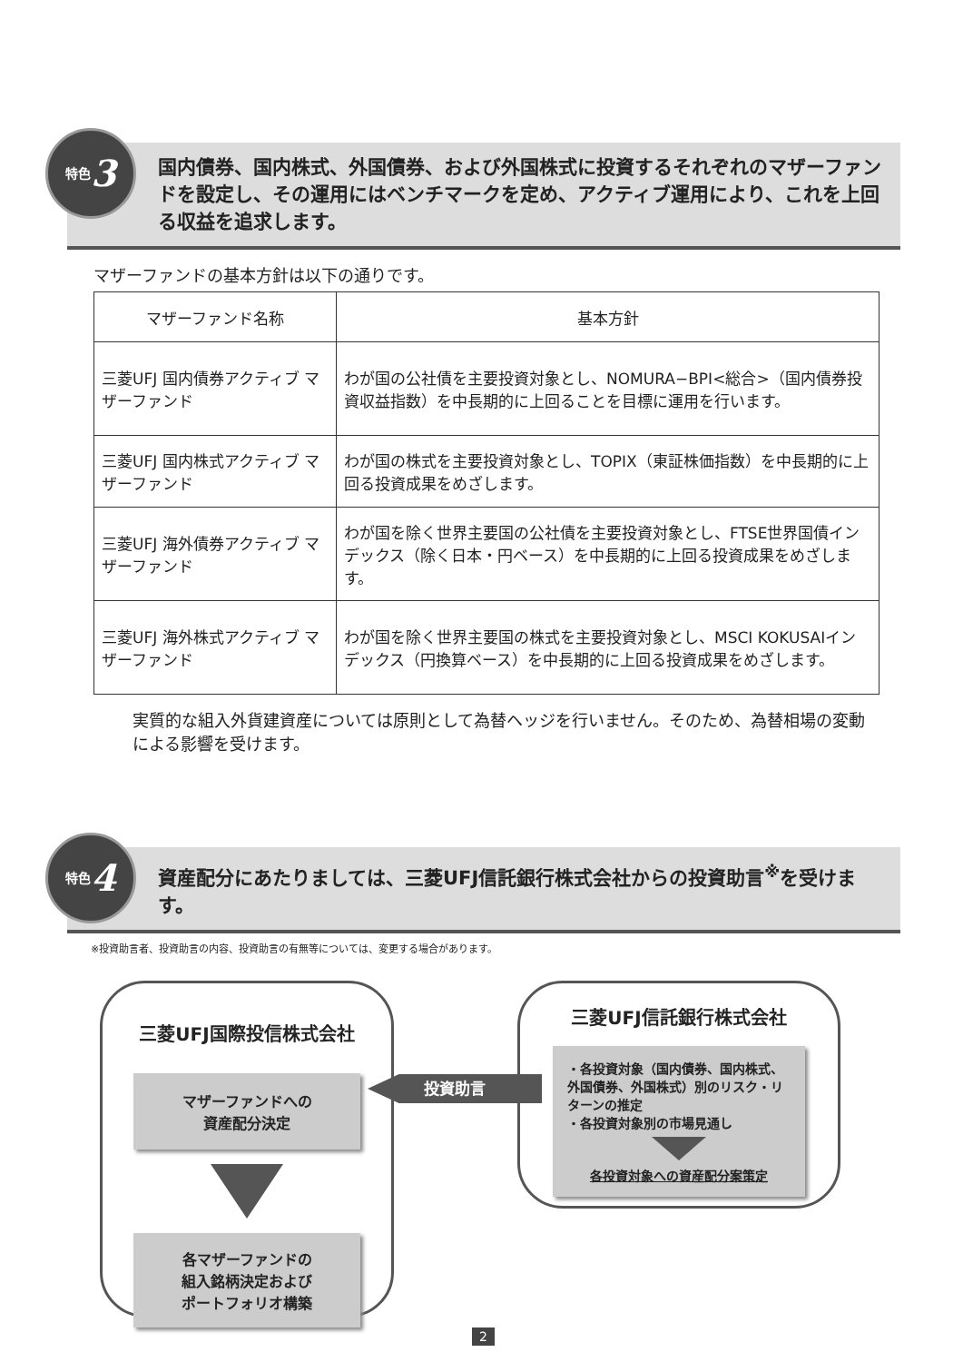特色 3
国内債券、国内株式、外国債券、および外国株式に投資するそれぞれのマザーファンドを設定し、その運用にはベンチマークを定め、アクティブ運用により、これを上回る収益を追求します。
マザーファンドの基本方針は以下の通りです。
| マザーファンド名称 | 基本方針 |
| --- | --- |
| 三菱UFJ 国内債券アクティブ マザーファンド | わが国の公社債を主要投資対象とし、NOMURA−BPI<総合>（国内債券投資収益指数）を中長期的に上回ることを目標に運用を行います。 |
| 三菱UFJ 国内株式アクティブ マザーファンド | わが国の株式を主要投資対象とし、TOPIX（東証株価指数）を中長期的に上回る投資成果をめざします。 |
| 三菱UFJ 海外債券アクティブ マザーファンド | わが国を除く世界主要国の公社債を主要投資対象とし、FTSE世界国債インデックス（除く日本・円ベース）を中長期的に上回る投資成果をめざします。 |
| 三菱UFJ 海外株式アクティブ マザーファンド | わが国を除く世界主要国の株式を主要投資対象とし、MSCI KOKUSAIインデックス（円換算ベース）を中長期的に上回る投資成果をめざします。 |
実質的な組入外貨建資産については原則として為替ヘッジを行いません。そのため、為替相場の変動による影響を受けます。
特色 4
資産配分にあたりましては、三菱UFJ信託銀行株式会社からの投資助言<sup>※</sup>を受けます。
※投資助言者、投資助言の内容、投資助言の有無等については、変更する場合があります。
三菱UFJ国際投信株式会社
マザーファンドへの
資産配分決定
各マザーファンドの
組入銘柄決定および
ポートフォリオ構築
投資助言
三菱UFJ信託銀行株式会社
・各投資対象（国内債券、国内株式、外国債券、外国株式）別のリスク・リターンの推定
・各投資対象別の市場見通し
各投資対象への資産配分案策定
2